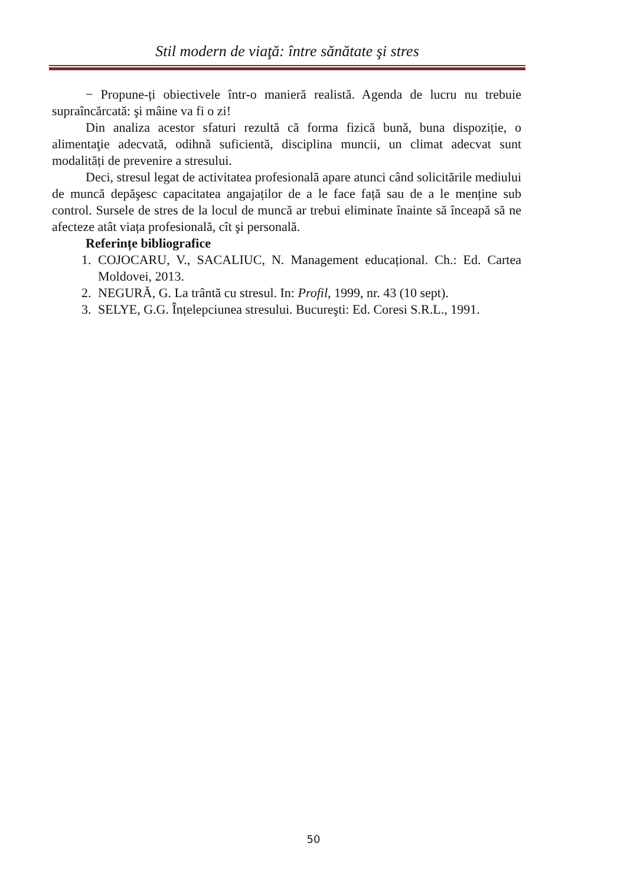Stil modern de viaţă: între sănătate şi stres
− Propune-ți obiectivele într-o manieră realistă. Agenda de lucru nu trebuie supraîncărcată: şi mâine va fi o zi!
Din analiza acestor sfaturi rezultă că forma fizică bună, buna dispoziție, o alimentaţie adecvată, odihnă suficientă, disciplina muncii, un climat adecvat sunt modalități de prevenire a stresului.
Deci, stresul legat de activitatea profesională apare atunci când solicitările mediului de muncă depăşesc capacitatea angajaților de a le face față sau de a le menține sub control. Sursele de stres de la locul de muncă ar trebui eliminate înainte să înceapă să ne afecteze atât viața profesională, cît şi personală.
Referințe bibliografice
1. COJOCARU, V., SACALIUC, N. Management educațional. Ch.: Ed. Cartea Moldovei, 2013.
2. NEGURĂ, G. La trântă cu stresul. In: Profil, 1999, nr. 43 (10 sept).
3. SELYE, G.G. Înțelepciunea stresului. Bucureşti: Ed. Coresi S.R.L., 1991.
50